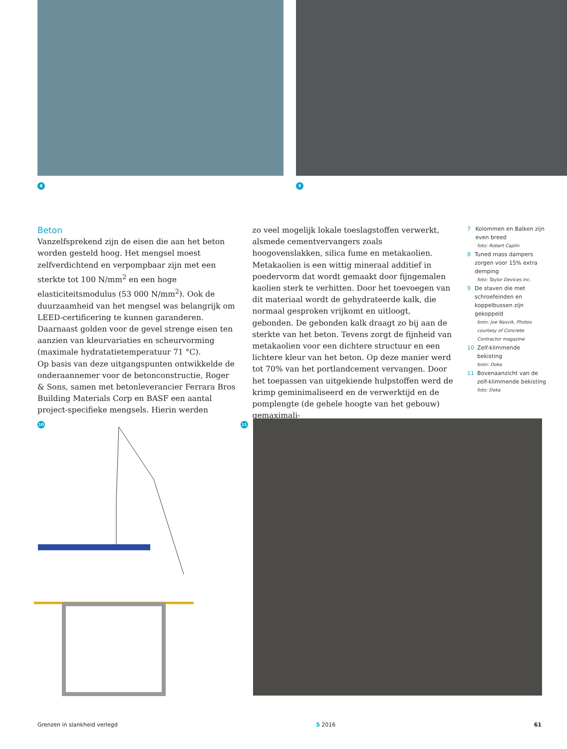8 9
Beton
Vanzelfsprekend zijn de eisen die aan het beton worden gesteld hoog. Het mengsel moest zelfverdichtend en verpompbaar zijn met een sterkte tot 100 N/mm<sup>2</sup> en een hoge elasticiteitsmodulus (53 000 N/mm<sup>2</sup>). Ook de duurzaamheid van het mengsel was belangrijk om LEED-certificering te kunnen garanderen. Daarnaast golden voor de gevel strenge eisen ten aanzien van kleurvariaties en scheurvorming (maximale hydratatietemperatuur 71 °C).
Op basis van deze uitgangspunten ontwikkelde de onderaannemer voor de betonconstructie, Roger & Sons, samen met betonleverancier Ferrara Bros Building Materials Corp en BASF een aantal project-specifieke mengsels. Hierin werden
zo veel mogelijk lokale toeslagstoffen verwerkt, alsmede cementvervangers zoals hoogovenslakken, silica fume en metakaolien. Metakaolien is een wittig mineraal additief in poedervorm dat wordt gemaakt door fijngemalen kaolien sterk te verhitten. Door het toevoegen van dit materiaal wordt de gehydrateerde kalk, die normaal gesproken vrijkomt en uitloogt, gebonden. De gebonden kalk draagt zo bij aan de sterkte van het beton. Tevens zorgt de fijnheid van metakaolien voor een dichtere structuur en een lichtere kleur van het beton. Op deze manier werd tot 70% van het portlandcement vervangen. Door het toepassen van uitgekiende hulpstoffen werd de krimp geminimaliseerd en de verwerktijd en de pomplengte (de gehele hoogte van het gebouw) gemaximali-
7 Kolommen en Balken zijn even breed
foto: Robert Caplin
8 Tuned mass dampers zorgen voor 15% extra demping
foto: Taylor Devices inc.
9 De staven die met schroefeinden en koppelbussen zijn gekoppeld
bron: Joe Nasvik, Photos courtesy of Concrete Contractor magazine
10 Zelf-klimmende bekisting
bron: Doka
11 Bovenaanzicht van de zelf-klimmende bekisting
foto: Doka
10 11
Grenzen in slankheid verlegd 5 2016 61